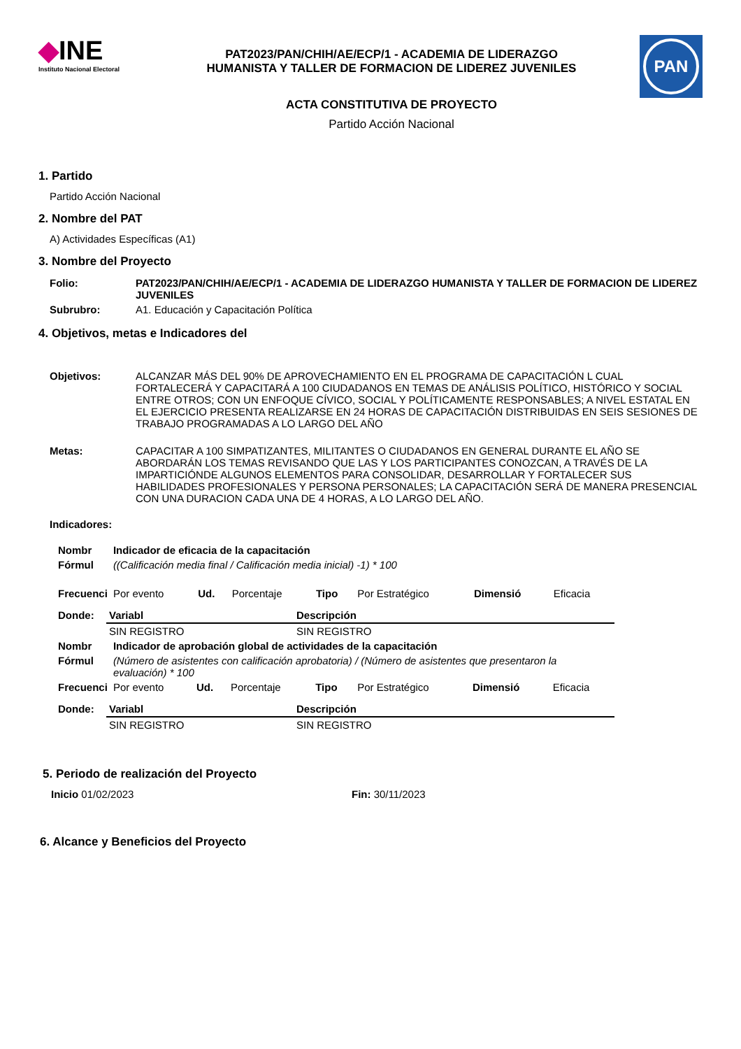◆INE
Instituto Nacional Electoral
PAT2023/PAN/CHIH/AE/ECP/1 - ACADEMIA DE LIDERAZGO
HUMANISTA Y TALLER DE FORMACION DE LIDEREZ JUVENILES
PAN
ACTA CONSTITUTIVA DE PROYECTO
Partido Acción Nacional
1. Partido
Partido Acción Nacional
2. Nombre del PAT
A) Actividades Específicas (A1)
3. Nombre del Proyecto
| Folio: | PAT2023/PAN/CHIH/AE/ECP/1 - ACADEMIA DE LIDERAZGO HUMANISTA Y TALLER DE FORMACION DE LIDEREZ JUVENILES |
| Subrubro: | A1. Educación y Capacitación Política |
4. Objetivos, metas e Indicadores del
| Objetivos: | ALCANZAR MÁS DEL 90% DE APROVECHAMIENTO EN EL PROGRAMA DE CAPACITACIÓN L CUAL FORTALECERÁ Y CAPACITARÁ A 100 CIUDADANOS EN TEMAS DE ANÁLISIS POLÍTICO, HISTÓRICO Y SOCIAL ENTRE OTROS; CON UN ENFOQUE CÍVICO, SOCIAL Y POLÍTICAMENTE RESPONSABLES; A NIVEL ESTATAL EN EL EJERCICIO PRESENTA REALIZARSE EN 24 HORAS DE CAPACITACIÓN DISTRIBUIDAS EN SEIS SESIONES DE TRABAJO PROGRAMADAS A LO LARGO DEL AÑO |
| Metas: | CAPACITAR A 100 SIMPATIZANTES, MILITANTES O CIUDADANOS EN GENERAL DURANTE EL AÑO SE ABORDARÁN LOS TEMAS REVISANDO QUE LAS Y LOS PARTICIPANTES CONOZCAN, A TRAVÉS DE LA IMPARTICIÓNDE ALGUNOS ELEMENTOS PARA CONSOLIDAR, DESARROLLAR Y FORTALECER SUS HABILIDADES PROFESIONALES Y PERSONA PERSONALES; LA CAPACITACIÓN SERÁ DE MANERA PRESENCIAL CON UNA DURACION CADA UNA DE 4 HORAS, A LO LARGO DEL AÑO. |
Indicadores:
| Nombr | Indicador de eficacia de la capacitación | | | | | | |
| Fórmul | ((Calificación media final / Calificación media inicial) -1) * 100 | | | | | | |
| Frecuenci | Por evento | Ud. | Porcentaje | Tipo | Por Estratégico | Dimensió | Eficacia |
| Donde: | Variabl | Descripción |
| | SIN REGISTRO | SIN REGISTRO |
| Nombr | Indicador de aprobación global de actividades de la capacitación | | | | | | |
| Fórmul | (Número de asistentes con calificación aprobatoria) / (Número de asistentes que presentaron la evaluación) * 100 | | | | | | |
| Frecuenci | Por evento | Ud. | Porcentaje | Tipo | Por Estratégico | Dimensió | Eficacia |
| Donde: | Variabl | Descripción |
| | SIN REGISTRO | SIN REGISTRO |
5. Periodo de realización del Proyecto
Inicio 01/02/2023 Fin: 30/11/2023
6. Alcance y Beneficios del Proyecto